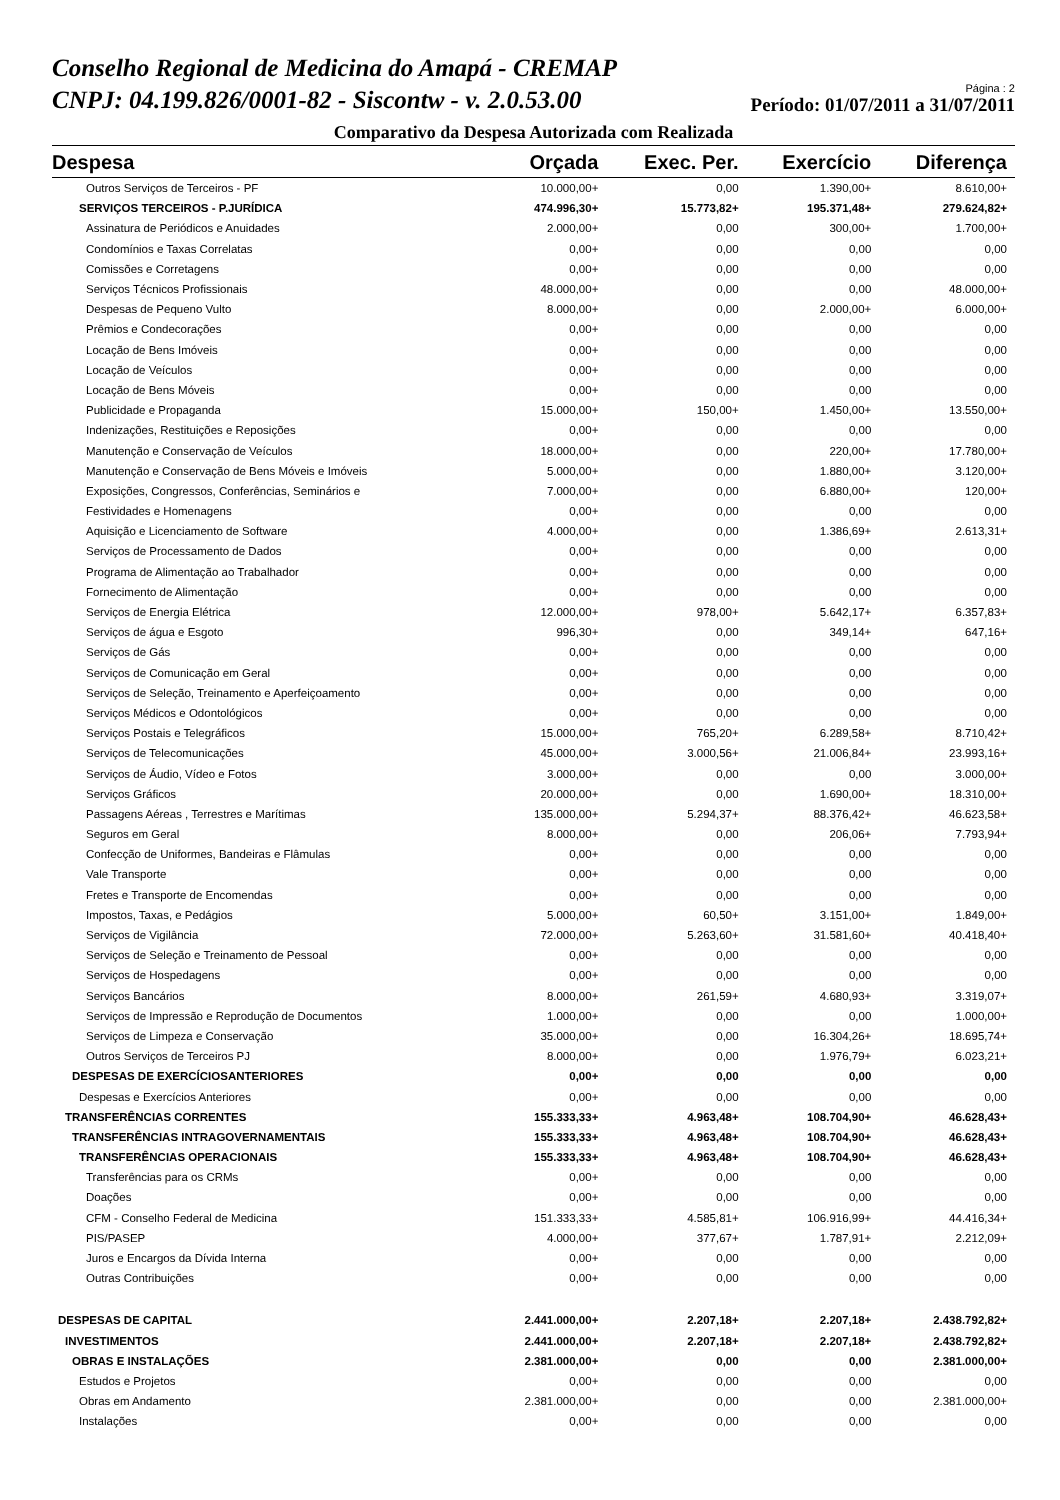Conselho Regional de Medicina do Amapá - CREMAP
CNPJ: 04.199.826/0001-82 - Siscontw - v. 2.0.53.00
Página : 2
Período: 01/07/2011 a 31/07/2011
Comparativo da Despesa Autorizada com Realizada
| Despesa | Orçada | Exec. Per. | Exercício | Diferença |
| --- | --- | --- | --- | --- |
| Outros Serviços de Terceiros - PF | 10.000,00+ | 0,00 | 1.390,00+ | 8.610,00+ |
| SERVIÇOS TERCEIROS - P.JURÍDICA | 474.996,30+ | 15.773,82+ | 195.371,48+ | 279.624,82+ |
| Assinatura de Periódicos e Anuidades | 2.000,00+ | 0,00 | 300,00+ | 1.700,00+ |
| Condomínios e Taxas Correlatas | 0,00+ | 0,00 | 0,00 | 0,00 |
| Comissões e Corretagens | 0,00+ | 0,00 | 0,00 | 0,00 |
| Serviços Técnicos Profissionais | 48.000,00+ | 0,00 | 0,00 | 48.000,00+ |
| Despesas de Pequeno Vulto | 8.000,00+ | 0,00 | 2.000,00+ | 6.000,00+ |
| Prêmios e Condecorações | 0,00+ | 0,00 | 0,00 | 0,00 |
| Locação de Bens Imóveis | 0,00+ | 0,00 | 0,00 | 0,00 |
| Locação de Veículos | 0,00+ | 0,00 | 0,00 | 0,00 |
| Locação de Bens Móveis | 0,00+ | 0,00 | 0,00 | 0,00 |
| Publicidade e Propaganda | 15.000,00+ | 150,00+ | 1.450,00+ | 13.550,00+ |
| Indenizações, Restituições e Reposições | 0,00+ | 0,00 | 0,00 | 0,00 |
| Manutenção e Conservação de Veículos | 18.000,00+ | 0,00 | 220,00+ | 17.780,00+ |
| Manutenção e Conservação de Bens Móveis e Imóveis | 5.000,00+ | 0,00 | 1.880,00+ | 3.120,00+ |
| Exposições, Congressos, Conferências, Seminários e | 7.000,00+ | 0,00 | 6.880,00+ | 120,00+ |
| Festividades e Homenagens | 0,00+ | 0,00 | 0,00 | 0,00 |
| Aquisição e Licenciamento de Software | 4.000,00+ | 0,00 | 1.386,69+ | 2.613,31+ |
| Serviços de Processamento de Dados | 0,00+ | 0,00 | 0,00 | 0,00 |
| Programa de Alimentação ao Trabalhador | 0,00+ | 0,00 | 0,00 | 0,00 |
| Fornecimento de Alimentação | 0,00+ | 0,00 | 0,00 | 0,00 |
| Serviços de Energia Elétrica | 12.000,00+ | 978,00+ | 5.642,17+ | 6.357,83+ |
| Serviços de água e Esgoto | 996,30+ | 0,00 | 349,14+ | 647,16+ |
| Serviços de Gás | 0,00+ | 0,00 | 0,00 | 0,00 |
| Serviços de Comunicação em Geral | 0,00+ | 0,00 | 0,00 | 0,00 |
| Serviços de Seleção, Treinamento e Aperfeiçoamento | 0,00+ | 0,00 | 0,00 | 0,00 |
| Serviços Médicos e Odontológicos | 0,00+ | 0,00 | 0,00 | 0,00 |
| Serviços Postais e Telegráficos | 15.000,00+ | 765,20+ | 6.289,58+ | 8.710,42+ |
| Serviços de Telecomunicações | 45.000,00+ | 3.000,56+ | 21.006,84+ | 23.993,16+ |
| Serviços de Áudio, Vídeo e Fotos | 3.000,00+ | 0,00 | 0,00 | 3.000,00+ |
| Serviços Gráficos | 20.000,00+ | 0,00 | 1.690,00+ | 18.310,00+ |
| Passagens Aéreas , Terrestres e Marítimas | 135.000,00+ | 5.294,37+ | 88.376,42+ | 46.623,58+ |
| Seguros em Geral | 8.000,00+ | 0,00 | 206,06+ | 7.793,94+ |
| Confecção de Uniformes, Bandeiras e Flâmulas | 0,00+ | 0,00 | 0,00 | 0,00 |
| Vale Transporte | 0,00+ | 0,00 | 0,00 | 0,00 |
| Fretes e Transporte de Encomendas | 0,00+ | 0,00 | 0,00 | 0,00 |
| Impostos, Taxas, e Pedágios | 5.000,00+ | 60,50+ | 3.151,00+ | 1.849,00+ |
| Serviços de Vigilância | 72.000,00+ | 5.263,60+ | 31.581,60+ | 40.418,40+ |
| Serviços de Seleção e Treinamento de Pessoal | 0,00+ | 0,00 | 0,00 | 0,00 |
| Serviços de Hospedagens | 0,00+ | 0,00 | 0,00 | 0,00 |
| Serviços Bancários | 8.000,00+ | 261,59+ | 4.680,93+ | 3.319,07+ |
| Serviços de Impressão e Reprodução de Documentos | 1.000,00+ | 0,00 | 0,00 | 1.000,00+ |
| Serviços de Limpeza e Conservação | 35.000,00+ | 0,00 | 16.304,26+ | 18.695,74+ |
| Outros Serviços de Terceiros PJ | 8.000,00+ | 0,00 | 1.976,79+ | 6.023,21+ |
| DESPESAS DE EXERCÍCIOSANTERIORES | 0,00+ | 0,00 | 0,00 | 0,00 |
| Despesas e Exercícios Anteriores | 0,00+ | 0,00 | 0,00 | 0,00 |
| TRANSFERÊNCIAS CORRENTES | 155.333,33+ | 4.963,48+ | 108.704,90+ | 46.628,43+ |
| TRANSFERÊNCIAS INTRAGOVERNAMENTAIS | 155.333,33+ | 4.963,48+ | 108.704,90+ | 46.628,43+ |
| TRANSFERÊNCIAS OPERACIONAIS | 155.333,33+ | 4.963,48+ | 108.704,90+ | 46.628,43+ |
| Transferências para os CRMs | 0,00+ | 0,00 | 0,00 | 0,00 |
| Doações | 0,00+ | 0,00 | 0,00 | 0,00 |
| CFM - Conselho Federal de Medicina | 151.333,33+ | 4.585,81+ | 106.916,99+ | 44.416,34+ |
| PIS/PASEP | 4.000,00+ | 377,67+ | 1.787,91+ | 2.212,09+ |
| Juros e Encargos da Dívida Interna | 0,00+ | 0,00 | 0,00 | 0,00 |
| Outras Contribuições | 0,00+ | 0,00 | 0,00 | 0,00 |
| DESPESAS DE CAPITAL | 2.441.000,00+ | 2.207,18+ | 2.207,18+ | 2.438.792,82+ |
| INVESTIMENTOS | 2.441.000,00+ | 2.207,18+ | 2.207,18+ | 2.438.792,82+ |
| OBRAS E INSTALAÇÕES | 2.381.000,00+ | 0,00 | 0,00 | 2.381.000,00+ |
| Estudos e Projetos | 0,00+ | 0,00 | 0,00 | 0,00 |
| Obras em Andamento | 2.381.000,00+ | 0,00 | 0,00 | 2.381.000,00+ |
| Instalações | 0,00+ | 0,00 | 0,00 | 0,00 |